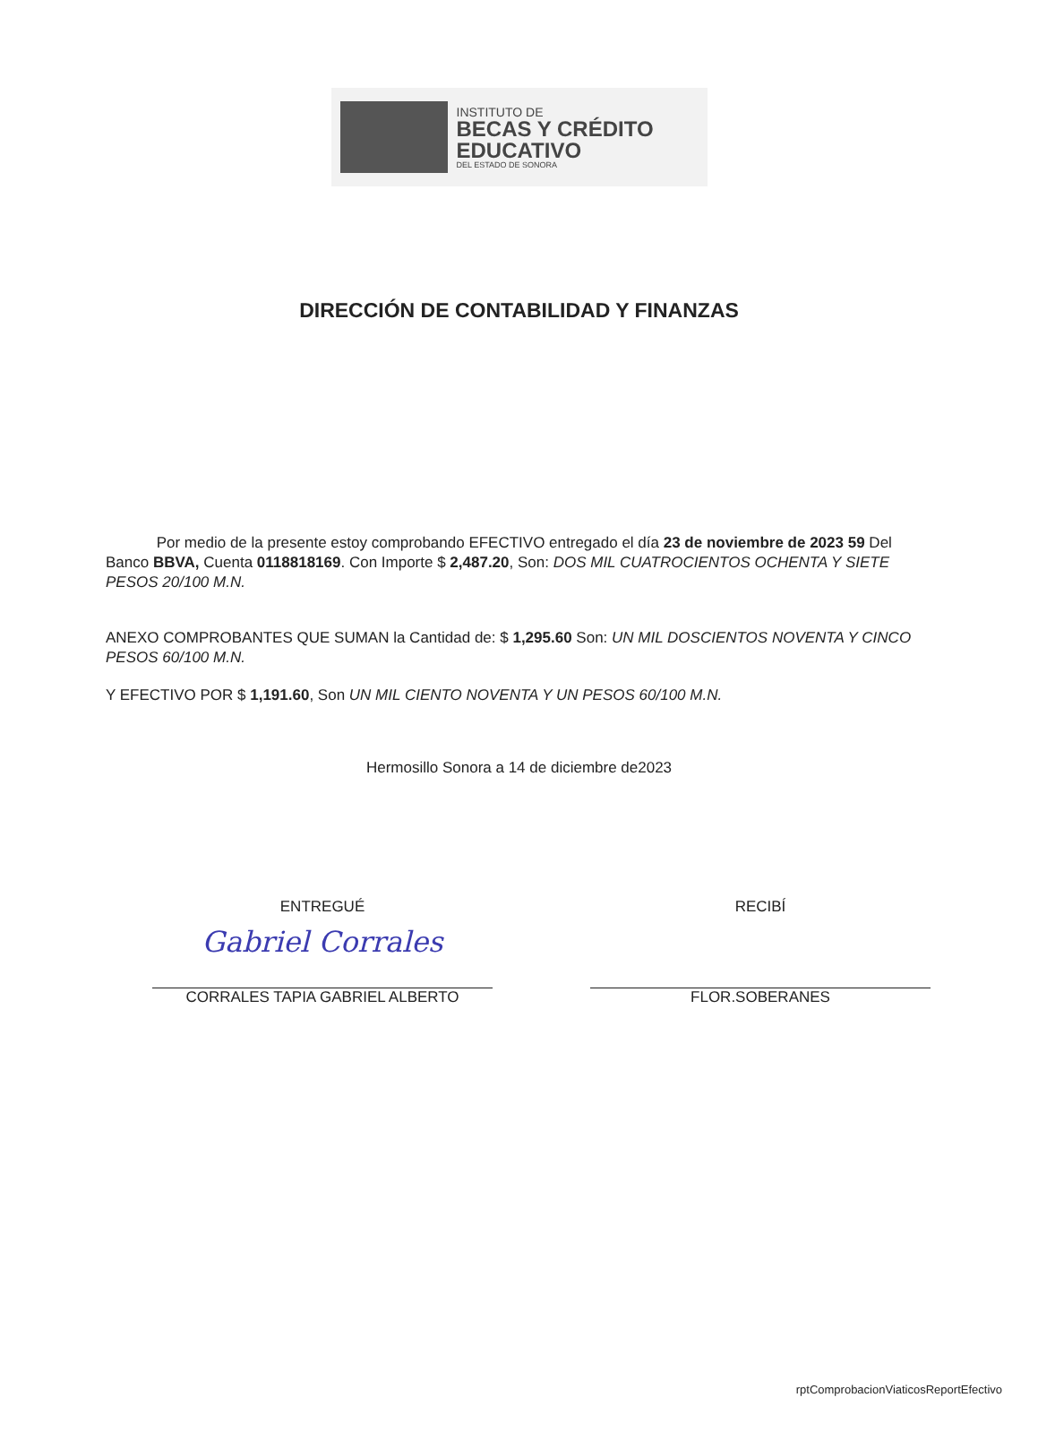INSTITUTO DE
BECAS Y CRÉDITO
EDUCATIVO
DEL ESTADO DE SONORA
DIRECCIÓN DE CONTABILIDAD Y FINANZAS
Por medio de la presente estoy comprobando EFECTIVO entregado el día 23 de noviembre de 2023 59 Del Banco BBVA, Cuenta 0118818169. Con Importe $ 2,487.20, Son: DOS MIL CUATROCIENTOS OCHENTA Y SIETE PESOS 20/100 M.N.
ANEXO COMPROBANTES QUE SUMAN la Cantidad de: $ 1,295.60 Son: UN MIL DOSCIENTOS NOVENTA Y CINCO PESOS 60/100 M.N.
Y EFECTIVO POR $ 1,191.60, Son UN MIL CIENTO NOVENTA Y UN PESOS 60/100 M.N.
Hermosillo Sonora a 14 de diciembre de2023
ENTREGUÉ
Gabriel Corrales
CORRALES TAPIA GABRIEL ALBERTO
RECIBÍ
FLOR.SOBERANES
rptComprobacionViaticosReportEfectivo